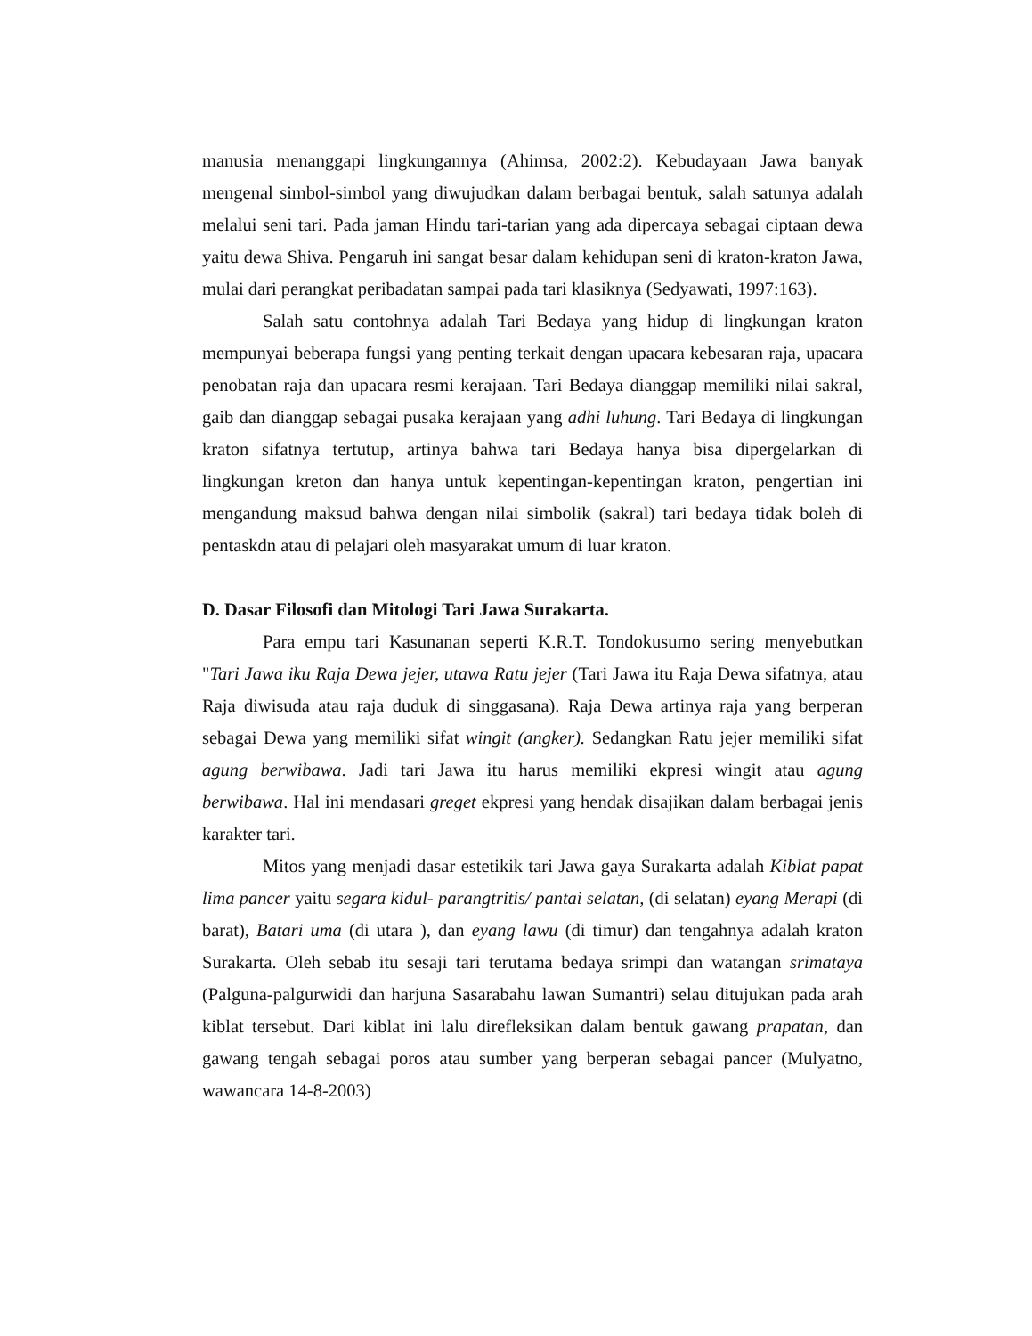manusia menanggapi lingkungannya (Ahimsa, 2002:2). Kebudayaan Jawa banyak mengenal simbol-simbol yang diwujudkan dalam berbagai bentuk, salah satunya adalah melalui seni tari. Pada jaman Hindu tari-tarian yang ada dipercaya sebagai ciptaan dewa yaitu dewa Shiva. Pengaruh ini sangat besar dalam kehidupan seni di kraton-kraton Jawa, mulai dari perangkat peribadatan sampai pada tari klasiknya (Sedyawati, 1997:163).
Salah satu contohnya adalah Tari Bedaya yang hidup di lingkungan kraton mempunyai beberapa fungsi yang penting terkait dengan upacara kebesaran raja, upacara penobatan raja dan upacara resmi kerajaan. Tari Bedaya dianggap memiliki nilai sakral, gaib dan dianggap sebagai pusaka kerajaan yang adhi luhung. Tari Bedaya di lingkungan kraton sifatnya tertutup, artinya bahwa tari Bedaya hanya bisa dipergelarkan di lingkungan kreton dan hanya untuk kepentingan-kepentingan kraton, pengertian ini mengandung maksud bahwa dengan nilai simbolik (sakral) tari bedaya tidak boleh di pentaskdn atau di pelajari oleh masyarakat umum di luar kraton.
D. Dasar Filosofi dan Mitologi Tari Jawa Surakarta.
Para empu tari Kasunanan seperti K.R.T. Tondokusumo sering menyebutkan "Tari Jawa iku Raja Dewa jejer, utawa Ratu jejer (Tari Jawa itu Raja Dewa sifatnya, atau Raja diwisuda atau raja duduk di singgasana). Raja Dewa artinya raja yang berperan sebagai Dewa yang memiliki sifat wingit (angker). Sedangkan Ratu jejer memiliki sifat agung berwibawa. Jadi tari Jawa itu harus memiliki ekpresi wingit atau agung berwibawa. Hal ini mendasari greget ekpresi yang hendak disajikan dalam berbagai jenis karakter tari.
Mitos yang menjadi dasar estetikik tari Jawa gaya Surakarta adalah Kiblat papat lima pancer yaitu segara kidul- parangtritis/ pantai selatan, (di selatan) eyang Merapi (di barat), Batari uma (di utara ), dan eyang lawu (di timur) dan tengahnya adalah kraton Surakarta. Oleh sebab itu sesaji tari terutama bedaya srimpi dan watangan srimataya (Palguna-palgurwidi dan harjuna Sasarabahu lawan Sumantri) selau ditujukan pada arah kiblat tersebut. Dari kiblat ini lalu direfleksikan dalam bentuk gawang prapatan, dan gawang tengah sebagai poros atau sumber yang berperan sebagai pancer (Mulyatno, wawancara 14-8-2003)